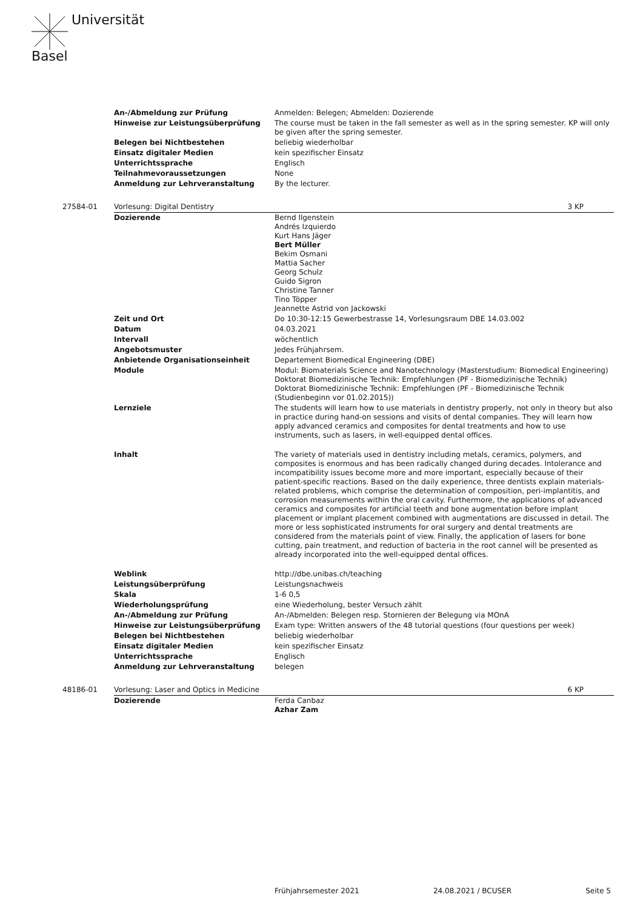Universität
Basel
| | An-/Abmeldung zur Prüfung | Anmelden: Belegen; Abmelden: Dozierende | |
| | Hinweise zur Leistungsüberprüfung | The course must be taken in the fall semester as well as in the spring semester. KP will only be given after the spring semester. | |
| | Belegen bei Nichtbestehen | beliebig wiederholbar | |
| | Einsatz digitaler Medien | kein spezifischer Einsatz | |
| | Unterrichtssprache | Englisch | |
| | Teilnahmevoraussetzungen | None | |
| | Anmeldung zur Lehrveranstaltung | By the lecturer. | |
| 27584-01 | Vorlesung: Digital Dentistry | | 3 KP |
| | Dozierende | Bernd Ilgenstein Andrés Izquierdo Kurt Hans Jäger Bert Müller Bekim Osmani Mattia Sacher Georg Schulz Guido Sigron Christine Tanner Tino Töpper Jeannette Astrid von Jackowski | |
| | Zeit und Ort | Do 10:30-12:15 Gewerbestrasse 14, Vorlesungsraum DBE 14.03.002 | |
| | Datum | 04.03.2021 | |
| | Intervall | wöchentlich | |
| | Angebotsmuster | Jedes Frühjahrsem. | |
| | Anbietende Organisationseinheit | Departement Biomedical Engineering (DBE) | |
| | Module | Modul: Biomaterials Science and Nanotechnology (Masterstudium: Biomedical Engineering) Doktorat Biomedizinische Technik: Empfehlungen (PF - Biomedizinische Technik) Doktorat Biomedizinische Technik: Empfehlungen (PF - Biomedizinische Technik (Studienbeginn vor 01.02.2015)) | |
| | Lernziele | The students will learn how to use materials in dentistry properly, not only in theory but also in practice during hand-on sessions and visits of dental companies. They will learn how apply advanced ceramics and composites for dental treatments and how to use instruments, such as lasers, in well-equipped dental offices. | |
| | Inhalt | The variety of materials used in dentistry including metals, ceramics, polymers, and composites is enormous and has been radically changed during decades. Intolerance and incompatibility issues become more and more important, especially because of their patient-specific reactions. Based on the daily experience, three dentists explain materials-related problems, which comprise the determination of composition, peri-implantitis, and corrosion measurements within the oral cavity. Furthermore, the applications of advanced ceramics and composites for artificial teeth and bone augmentation before implant placement or implant placement combined with augmentations are discussed in detail. The more or less sophisticated instruments for oral surgery and dental treatments are considered from the materials point of view. Finally, the application of lasers for bone cutting, pain treatment, and reduction of bacteria in the root cannel will be presented as already incorporated into the well-equipped dental offices. | |
| | Weblink | http://dbe.unibas.ch/teaching | |
| | Leistungsüberprüfung | Leistungsnachweis | |
| | Skala | 1-6 0,5 | |
| | Wiederholungsprüfung | eine Wiederholung, bester Versuch zählt | |
| | An-/Abmeldung zur Prüfung | An-/Abmelden: Belegen resp. Stornieren der Belegung via MOnA | |
| | Hinweise zur Leistungsüberprüfung | Exam type: Written answers of the 48 tutorial questions (four questions per week) | |
| | Belegen bei Nichtbestehen | beliebig wiederholbar | |
| | Einsatz digitaler Medien | kein spezifischer Einsatz | |
| | Unterrichtssprache | Englisch | |
| | Anmeldung zur Lehrveranstaltung | belegen | |
| 48186-01 | Vorlesung: Laser and Optics in Medicine | | 6 KP |
| | Dozierende | Ferda Canbaz Azhar Zam | |
Frühjahrsemester 2021 24.08.2021 / BCUSER Seite 5